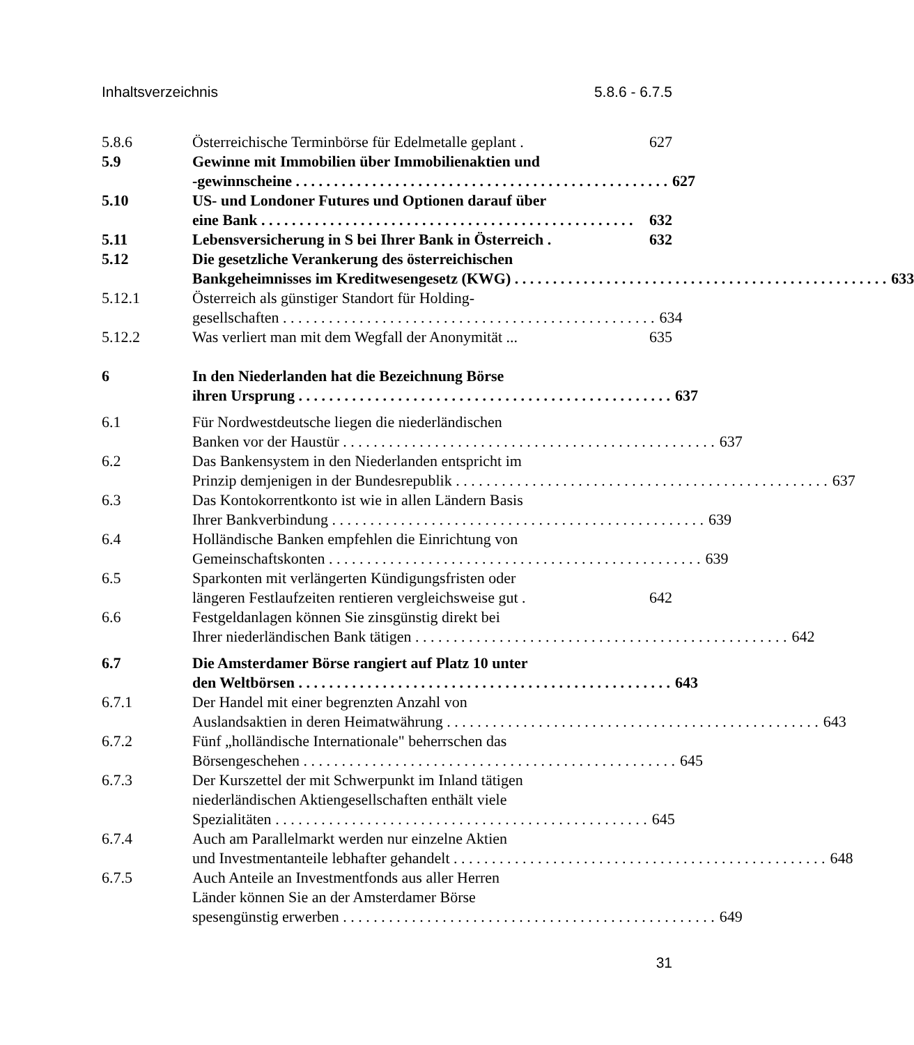Inhaltsverzeichnis 5.8.6 - 6.7.5
5.8.6 Österreichische Terminbörse für Edelmetalle geplant . 627
5.9 Gewinne mit Immobilien über Immobilienaktien und
-gewinnscheine 627
5.10 US- und Londoner Futures und Optionen darauf über
eine Bank 632
5.11 Lebensversicherung in S bei Ihrer Bank in Österreich . 632
5.12 Die gesetzliche Verankerung des österreichischen
Bankgeheimnisses im Kreditwesengesetz (KWG) 633
5.12.1 Österreich als günstiger Standort für Holding-
gesellschaften 634
5.12.2 Was verliert man mit dem Wegfall der Anonymität ... 635
6 In den Niederlanden hat die Bezeichnung Börse
ihren Ursprung 637
6.1 Für Nordwestdeutsche liegen die niederländischen
Banken vor der Haustür 637
6.2 Das Bankensystem in den Niederlanden entspricht im
Prinzip demjenigen in der Bundesrepublik 637
6.3 Das Kontokorrentkonto ist wie in allen Ländern Basis
Ihrer Bankverbindung 639
6.4 Holländische Banken empfehlen die Einrichtung von
Gemeinschaftskonten 639
6.5 Sparkonten mit verlängerten Kündigungsfristen oder
längeren Festlaufzeiten rentieren vergleichsweise gut . 642
6.6 Festgeldanlagen können Sie zinsgünstig direkt bei
Ihrer niederländischen Bank tätigen 642
6.7 Die Amsterdamer Börse rangiert auf Platz 10 unter
den Weltbörsen 643
6.7.1 Der Handel mit einer begrenzten Anzahl von
Auslandsaktien in deren Heimatwährung 643
6.7.2 Fünf „holländische Internationale" beherrschen das
Börsengeschehen 645
6.7.3 Der Kurszettel der mit Schwerpunkt im Inland tätigen
niederländischen Aktiengesellschaften enthält viele
Spezialitäten 645
6.7.4 Auch am Parallelmarkt werden nur einzelne Aktien
und Investmentanteile lebhafter gehandelt 648
6.7.5 Auch Anteile an Investmentfonds aus aller Herren
Länder können Sie an der Amsterdamer Börse
spesengünstig erwerben 649
31